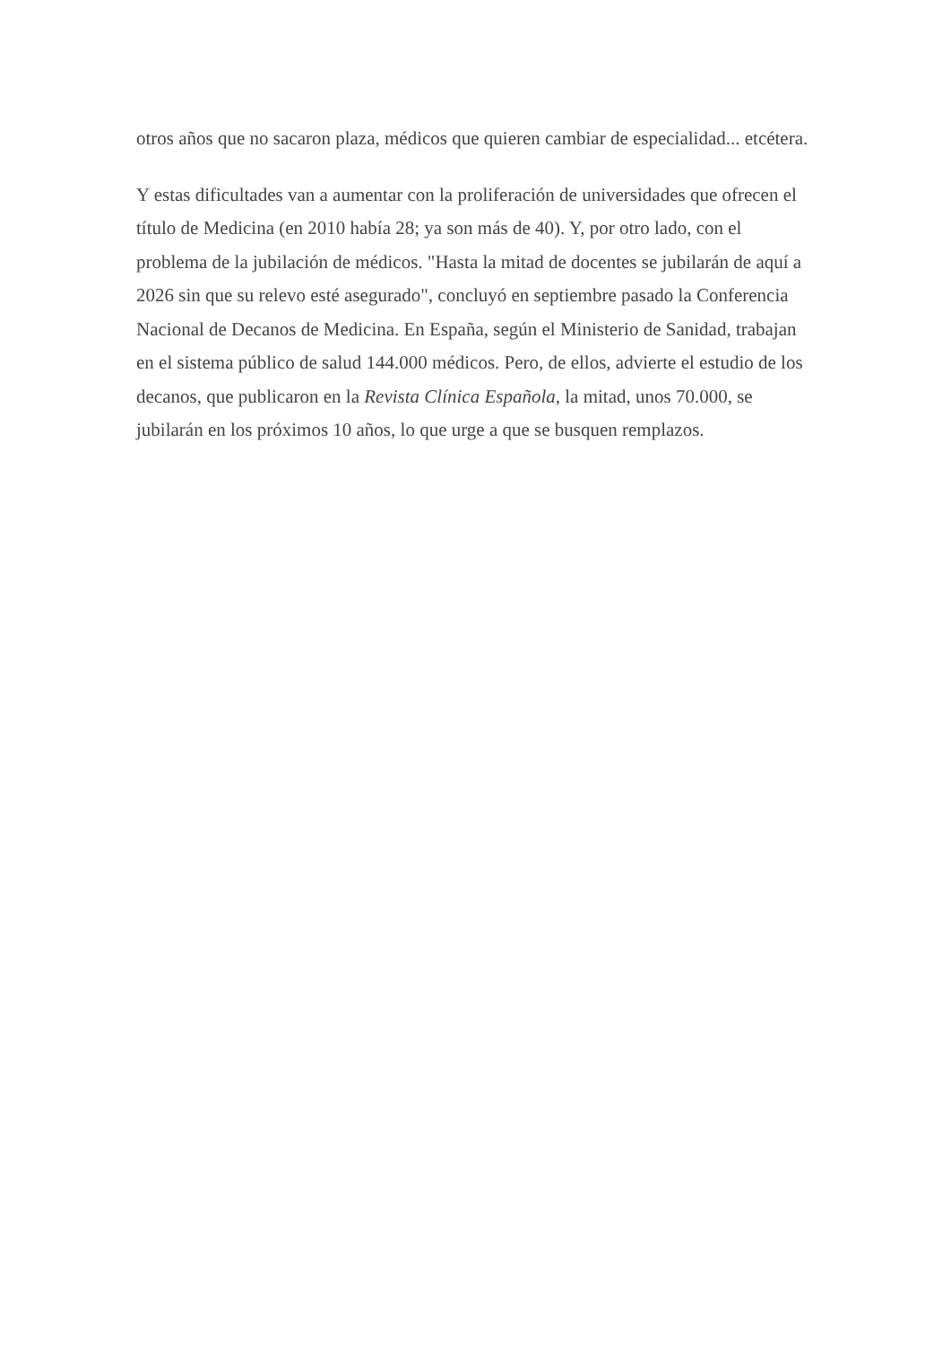otros años que no sacaron plaza, médicos que quieren cambiar de especialidad... etcétera.
Y estas dificultades van a aumentar con la proliferación de universidades que ofrecen el título de Medicina (en 2010 había 28; ya son más de 40). Y, por otro lado, con el problema de la jubilación de médicos. "Hasta la mitad de docentes se jubilarán de aquí a 2026 sin que su relevo esté asegurado", concluyó en septiembre pasado la Conferencia Nacional de Decanos de Medicina. En España, según el Ministerio de Sanidad, trabajan en el sistema público de salud 144.000 médicos. Pero, de ellos, advierte el estudio de los decanos, que publicaron en la Revista Clínica Española, la mitad, unos 70.000, se jubilarán en los próximos 10 años, lo que urge a que se busquen remplazos.